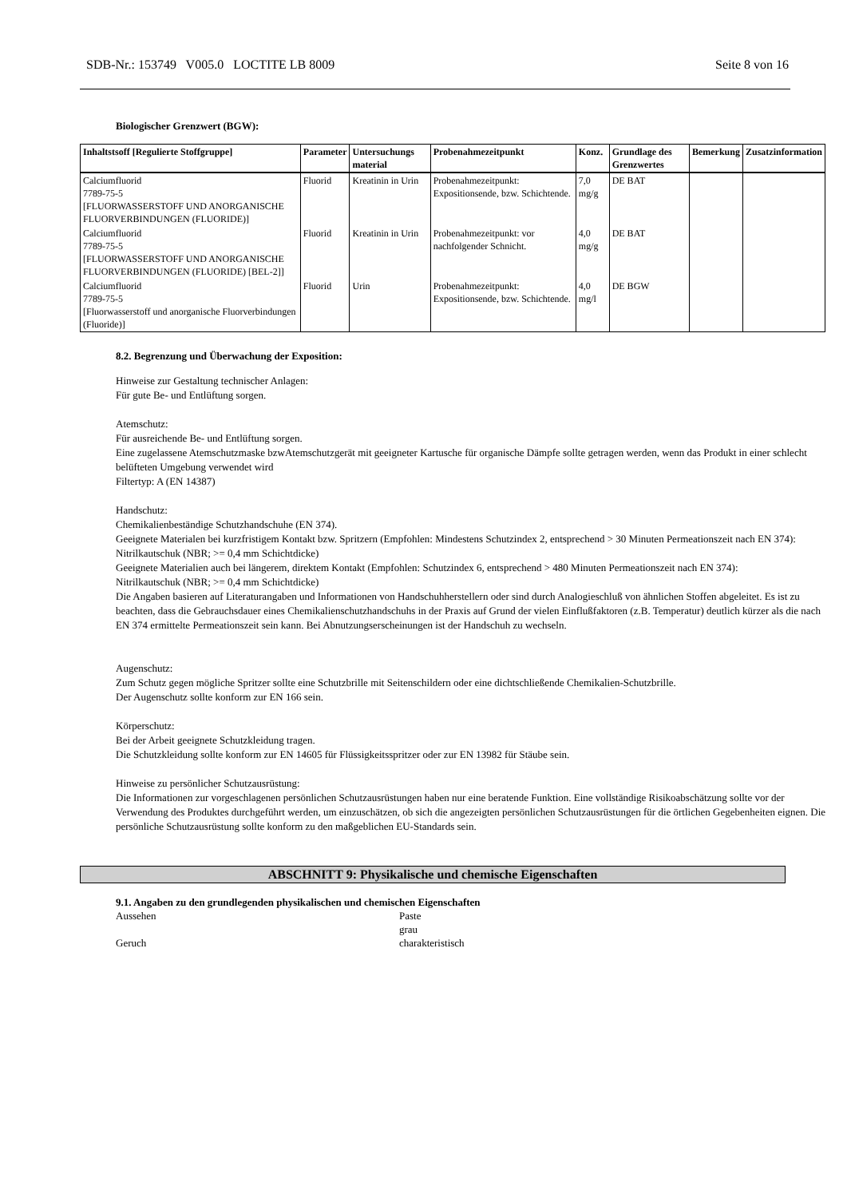SDB-Nr.: 153749 V005.0 LOCTITE LB 8009 Seite 8 von 16
Biologischer Grenzwert (BGW):
| Inhaltstsoff [Regulierte Stoffgruppe] | Parameter | Untersuchungs material | Probenahmezeitpunkt | Konz. | Grundlage des Grenzwertes | Bemerkung | Zusatzinformation |
| --- | --- | --- | --- | --- | --- | --- | --- |
| Calciumfluorid 7789-75-5 [FLUORWASSERSTOFF UND ANORGANISCHE FLUORVERBINDUNGEN (FLUORIDE)] | Fluorid | Kreatinin in Urin | Probenahmezeitpunkt: Expositionsende, bzw. Schichtende. | 7,0 mg/g | DE BAT | | |
| Calciumfluorid 7789-75-5 [FLUORWASSERSTOFF UND ANORGANISCHE FLUORVERBINDUNGEN (FLUORIDE) [BEL-2]] | Fluorid | Kreatinin in Urin | Probenahmezeitpunkt: vor nachfolgender Schnicht. | 4,0 mg/g | DE BAT | | |
| Calciumfluorid 7789-75-5 [Fluorwasserstoff und anorganische Fluorverbindungen (Fluoride)] | Fluorid | Urin | Probenahmezeitpunkt: Expositionsende, bzw. Schichtende. | 4,0 mg/l | DE BGW | | |
8.2. Begrenzung und Überwachung der Exposition:
Hinweise zur Gestaltung technischer Anlagen:
Für gute Be- und Entlüftung sorgen.
Atemschutz:
Für ausreichende Be- und Entlüftung sorgen.
Eine zugelassene Atemschutzmaske bzwAtemschutzgerät mit geeigneter Kartusche für organische Dämpfe sollte getragen werden, wenn das Produkt in einer schlecht belüfteten Umgebung verwendet wird
Filtertyp: A (EN 14387)
Handschutz:
Chemikalienbeständige Schutzhandschuhe (EN 374).
Geeignete Materialen bei kurzfristigem Kontakt bzw. Spritzern (Empfohlen: Mindestens Schutzindex 2, entsprechend > 30 Minuten Permeationszeit nach EN 374):
Nitrilkautschuk (NBR; >= 0,4 mm Schichtdicke)
Geeignete Materialien auch bei längerem, direktem Kontakt (Empfohlen: Schutzindex 6, entsprechend > 480 Minuten Permeationszeit nach EN 374):
Nitrilkautschuk (NBR; >= 0,4 mm Schichtdicke)
Die Angaben basieren auf Literaturangaben und Informationen von Handschuhherstellern oder sind durch Analogieschluß von ähnlichen Stoffen abgeleitet. Es ist zu beachten, dass die Gebrauchsdauer eines Chemikalienschutzhandschuhs in der Praxis auf Grund der vielen Einflußfaktoren (z.B. Temperatur) deutlich kürzer als die nach EN 374 ermittelte Permeationszeit sein kann. Bei Abnutzungserscheinungen ist der Handschuh zu wechseln.
Augenschutz:
Zum Schutz gegen mögliche Spritzer sollte eine Schutzbrille mit Seitenschildern oder eine dichtschließende Chemikalien-Schutzbrille.
Der Augenschutz sollte konform zur EN 166 sein.
Körperschutz:
Bei der Arbeit geeignete Schutzkleidung tragen.
Die Schutzkleidung sollte konform zur EN 14605 für Flüssigkeitsspritzer oder zur EN 13982 für Stäube sein.
Hinweise zu persönlicher Schutzausrüstung:
Die Informationen zur vorgeschlagenen persönlichen Schutzausrüstungen haben nur eine beratende Funktion. Eine vollständige Risikoabschätzung sollte vor der Verwendung des Produktes durchgeführt werden, um einzuschätzen, ob sich die angezeigten persönlichen Schutzausrüstungen für die örtlichen Gegebenheiten eignen. Die persönliche Schutzausrüstung sollte konform zu den maßgeblichen EU-Standards sein.
ABSCHNITT 9: Physikalische und chemische Eigenschaften
9.1. Angaben zu den grundlegenden physikalischen und chemischen Eigenschaften
Aussehen Paste
grau
Geruch charakteristisch